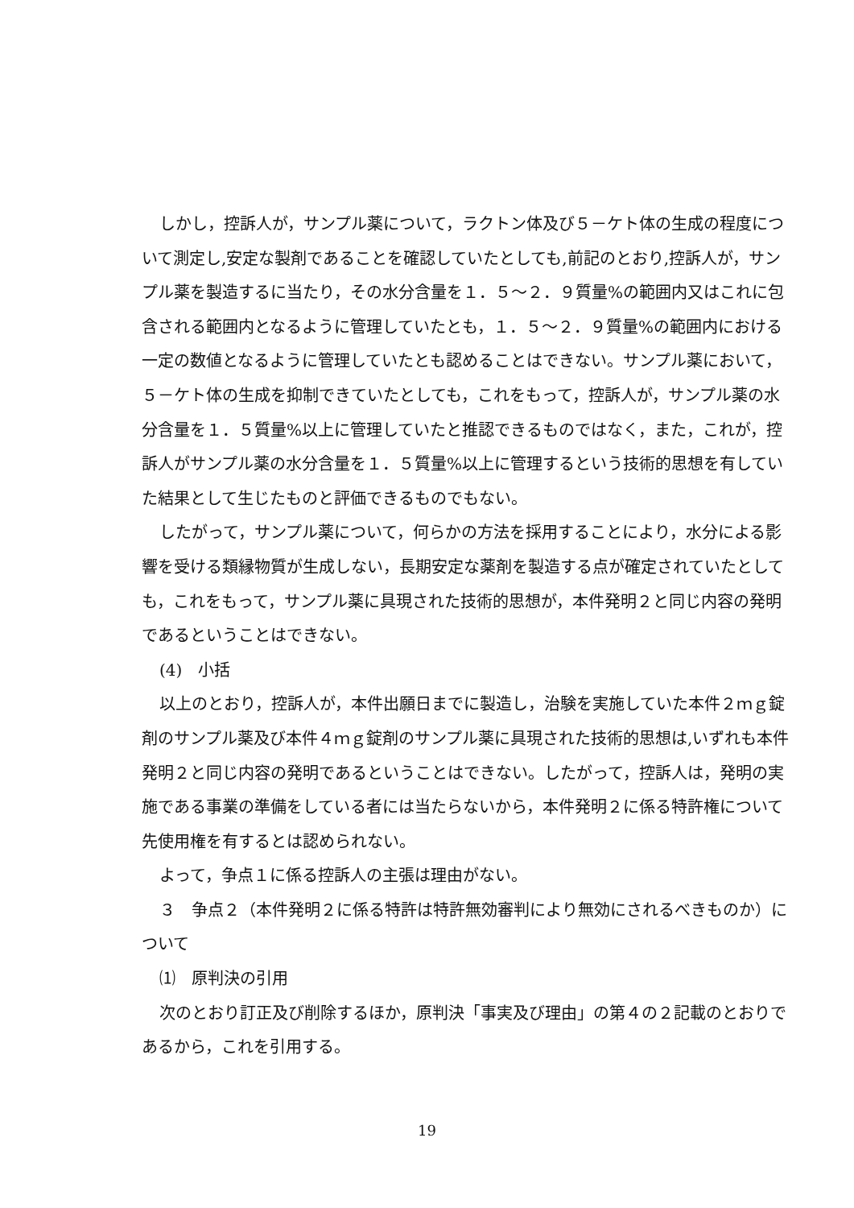しかし，控訴人が，サンプル薬について，ラクトン体及び５－ケト体の生成の程度について測定し,安定な製剤であることを確認していたとしても,前記のとおり,控訴人が，サンプル薬を製造するに当たり，その水分含量を１．５～２．９質量%の範囲内又はこれに包含される範囲内となるように管理していたとも，１．５～２．９質量%の範囲内における一定の数値となるように管理していたとも認めることはできない。サンプル薬において，５－ケト体の生成を抑制できていたとしても，これをもって，控訴人が，サンプル薬の水分含量を１．５質量%以上に管理していたと推認できるものではなく，また，これが，控訴人がサンプル薬の水分含量を１．５質量%以上に管理するという技術的思想を有していた結果として生じたものと評価できるものでもない。
したがって，サンプル薬について，何らかの方法を採用することにより，水分による影響を受ける類縁物質が生成しない，長期安定な薬剤を製造する点が確定されていたとしても，これをもって，サンプル薬に具現された技術的思想が，本件発明２と同じ内容の発明であるということはできない。
(4)　小括
以上のとおり，控訴人が，本件出願日までに製造し，治験を実施していた本件２ｍｇ錠剤のサンプル薬及び本件４ｍｇ錠剤のサンプル薬に具現された技術的思想は,いずれも本件発明２と同じ内容の発明であるということはできない。したがって，控訴人は，発明の実施である事業の準備をしている者には当たらないから，本件発明２に係る特許権について先使用権を有するとは認められない。
よって，争点１に係る控訴人の主張は理由がない。
３　争点２（本件発明２に係る特許は特許無効審判により無効にされるべきものか）について
⑴　原判決の引用
次のとおり訂正及び削除するほか，原判決「事実及び理由」の第４の２記載のとおりであるから，これを引用する。
19